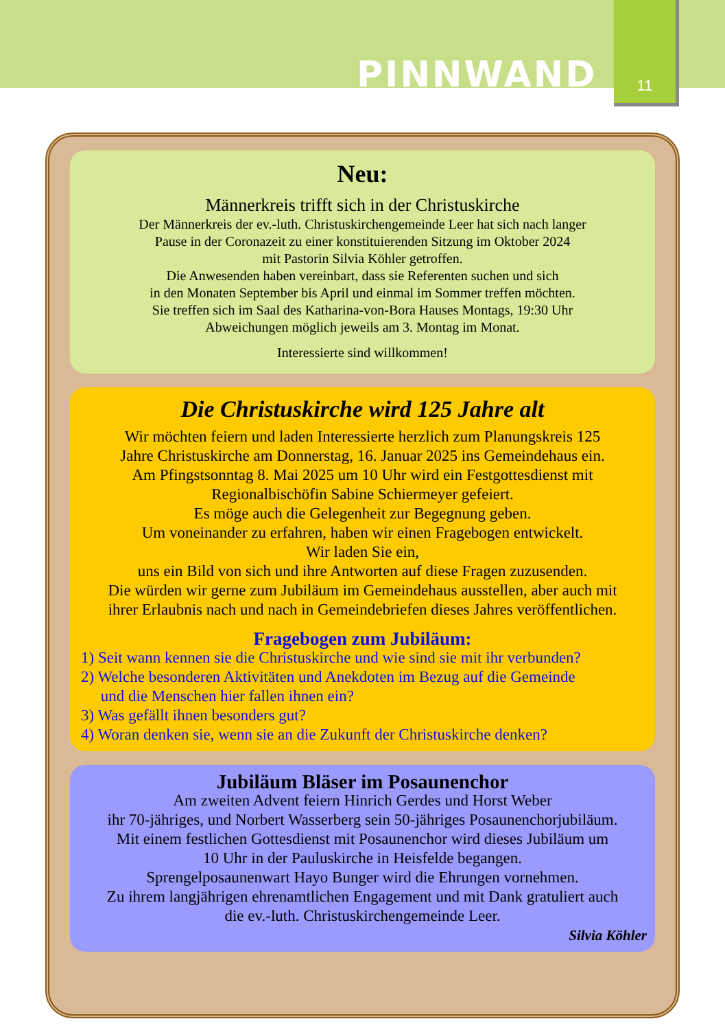PINNWAND
11
Neu:
Männerkreis trifft sich in der Christuskirche
Der Männerkreis der ev.-luth. Christuskirchengemeinde Leer hat sich nach langer
Pause in der Coronazeit zu einer konstituierenden Sitzung im Oktober 2024
mit Pastorin Silvia Köhler getroffen.
Die Anwesenden haben vereinbart, dass sie Referenten suchen und sich
in den Monaten September bis April und einmal im Sommer treffen möchten.
Sie treffen sich im Saal des Katharina-von-Bora Hauses Montags, 19:30 Uhr
Abweichungen möglich jeweils am 3. Montag im Monat.
Interessierte sind willkommen!
Die Christuskirche wird 125 Jahre alt
Wir möchten feiern und laden Interessierte herzlich zum Planungskreis 125
Jahre Christuskirche am Donnerstag, 16. Januar 2025 ins Gemeindehaus ein.
Am Pfingstsonntag 8. Mai 2025 um 10 Uhr wird ein Festgottesdienst mit
Regionalbischöfin Sabine Schiermeyer gefeiert.
Es möge auch die Gelegenheit zur Begegnung geben.
Um voneinander zu erfahren, haben wir einen Fragebogen entwickelt.
Wir laden Sie ein,
uns ein Bild von sich und ihre Antworten auf diese Fragen zuzusenden.
Die würden wir gerne zum Jubiläum im Gemeindehaus ausstellen, aber auch mit
ihrer Erlaubnis nach und nach in Gemeindebriefen dieses Jahres veröffentlichen.
Fragebogen zum Jubiläum:
1) Seit wann kennen sie die Christuskirche und wie sind sie mit ihr verbunden?
2) Welche besonderen Aktivitäten und Anekdoten im Bezug auf die Gemeinde
und die Menschen hier fallen ihnen ein?
3) Was gefällt ihnen besonders gut?
4) Woran denken sie, wenn sie an die Zukunft der Christuskirche denken?
Jubiläum Bläser im Posaunenchor
Am zweiten Advent feiern Hinrich Gerdes und Horst Weber
ihr 70-jähriges, und Norbert Wasserberg sein 50-jähriges Posaunenchorjubiläum.
Mit einem festlichen Gottesdienst mit Posaunenchor wird dieses Jubiläum um
10 Uhr in der Pauluskirche in Heisfelde begangen.
Sprengelposaunenwart Hayo Bunger wird die Ehrungen vornehmen.
Zu ihrem langjährigen ehrenamtlichen Engagement und mit Dank gratuliert auch
die ev.-luth. Christuskirchengemeinde Leer.
Silvia Köhler